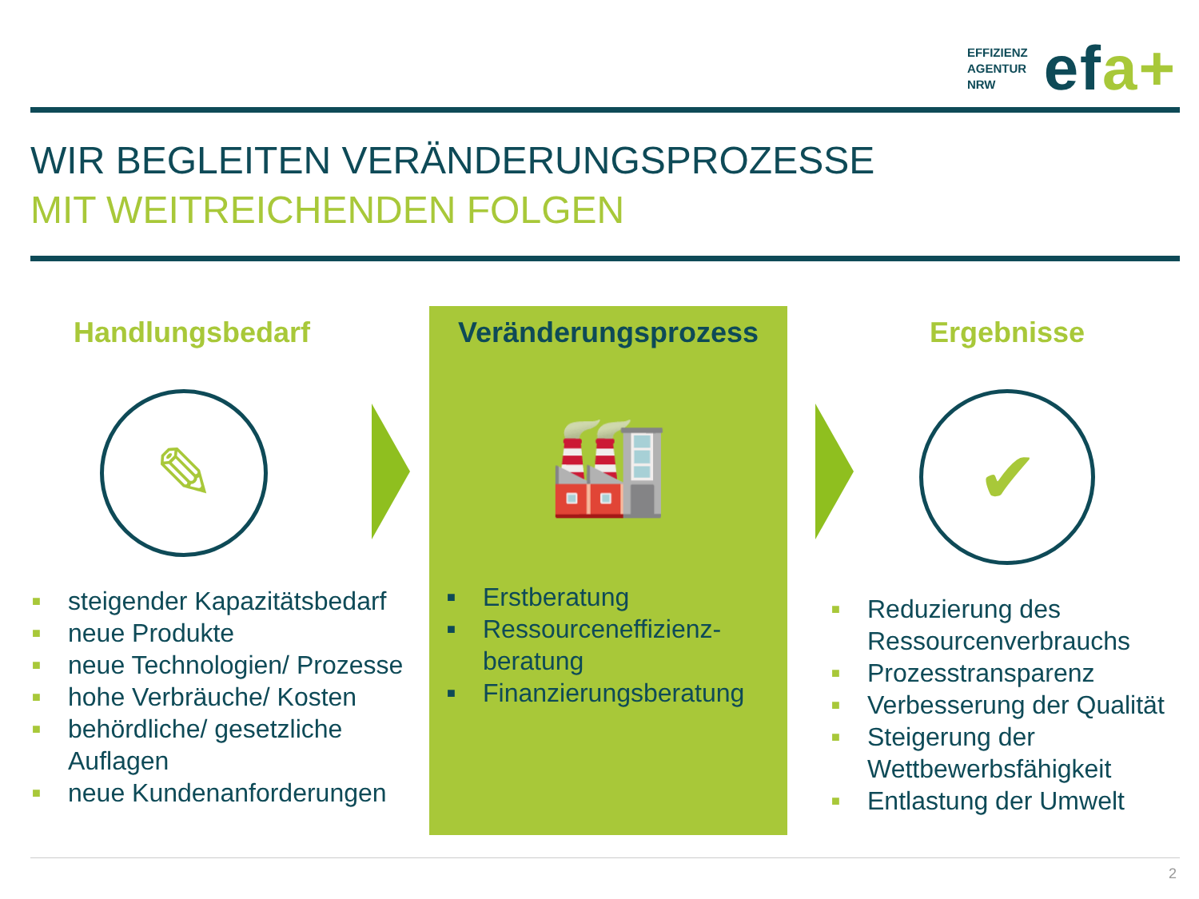EFFIZIENZ
AGENTUR
NRW
efa+
WIR BEGLEITEN VERÄNDERUNGSPROZESSE
MIT WEITREICHENDEN FOLGEN
Handlungsbedarf
✎
■ steigender Kapazitätsbedarf
■ neue Produkte
■ neue Technologien/ Prozesse
■ hohe Verbräuche/ Kosten
■ behördliche/ gesetzliche Auflagen
■ neue Kundenanforderungen
Veränderungsprozess
🏭
■ Erstberatung
■ Ressourceneffizienz-beratung
■ Finanzierungsberatung
Ergebnisse
✔
■ Reduzierung des Ressourcenverbrauchs
■ Prozesstransparenz
■ Verbesserung der Qualität
■ Steigerung der Wettbewerbsfähigkeit
■ Entlastung der Umwelt
2